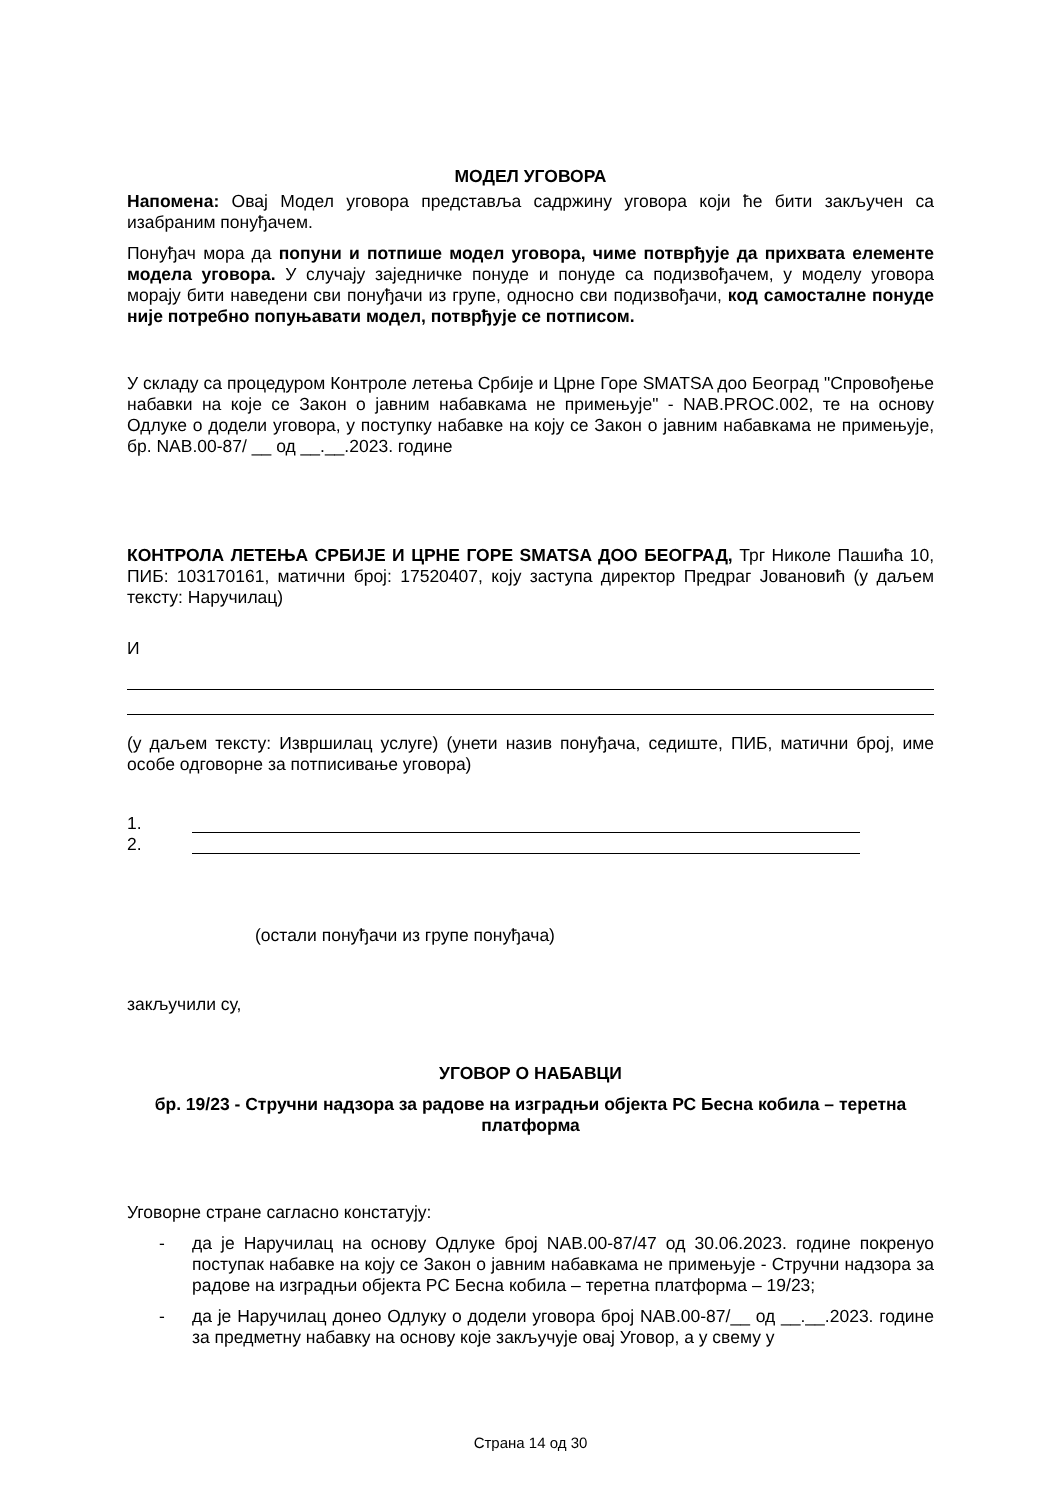МОДЕЛ УГОВОРА
Напомена: Овај Модел уговора представља садржину уговора који ће бити закључен са изабраним понуђачем.
Понуђач мора да попуни и потпише модел уговора, чиме потврђује да прихвата елементе модела уговора. У случају заједничке понуде и понуде са подизвођачем, у моделу уговора морају бити наведени сви понуђачи из групе, односно сви подизвођачи, код самосталне понуде није потребно попуњавати модел, потврђује се потписом.
У складу са процедуром Контроле летења Србије и Црне Горе SMATSA доо Београд "Спровођење набавки на које се Закон о јавним набавкама не примењује" - NAB.PROC.002, те на основу Одлуке о додели уговора, у поступку набавке на коју се Закон о јавним набавкама не примењује, бр. NAB.00-87/ __ од __.__.2023. године
КОНТРОЛА ЛЕТЕЊА СРБИЈЕ И ЦРНЕ ГОРЕ SMATSA ДОО БЕОГРАД, Трг Николе Пашића 10, ПИБ: 103170161, матични број: 17520407, коју заступа директор Предраг Јовановић (у даљем тексту: Наручилац)
И
(у даљем тексту: Извршилац услуге) (унети назив понуђача, седиште, ПИБ, матични број, име особе одговорне за потписивање уговора)
1.
2.
(остали понуђачи из групе понуђача)
закључили су,
УГОВОР О НАБАВЦИ
бр. 19/23 - Стручни надзора за радове на изградњи објекта РС Бесна кобила – теретна платформа
Уговорне стране сагласно констатују:
- да је Наручилац на основу Одлуке број NAB.00-87/47 од 30.06.2023. године покренуо поступак набавке на коју се Закон о јавним набавкама не примењује - Стручни надзора за радове на изградњи објекта РС Бесна кобила – теретна платформа – 19/23;
- да је Наручилац донео Одлуку о додели уговора број NAB.00-87/__ од __.__.2023. године за предметну набавку на основу које закључује овај Уговор, а у свему у
Страна 14 од 30